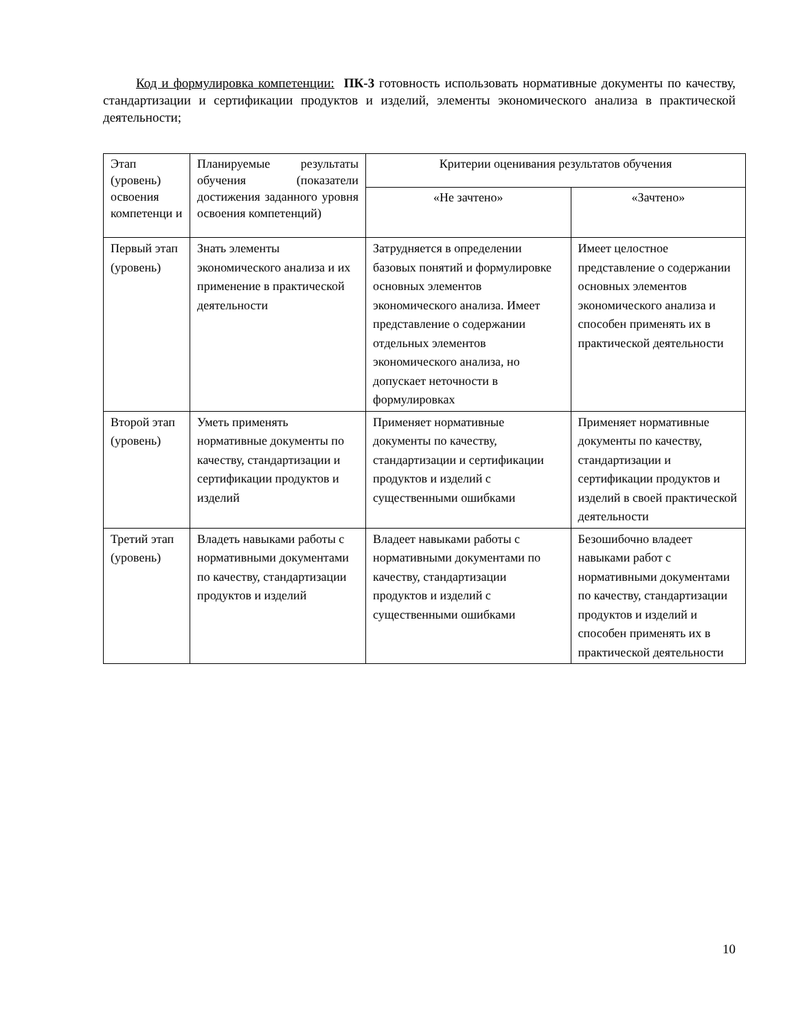Код и формулировка компетенции: ПК-3 готовность использовать нормативные документы по качеству, стандартизации и сертификации продуктов и изделий, элементы экономического анализа в практической деятельности;
| Этап (уровень) освоения компетенци и | Планируемые результаты обучения (показатели достижения заданного уровня освоения компетенций) | Критерии оценивания результатов обучения | |
| --- | --- | --- | --- |
| | | «Не зачтено» | «Зачтено» |
| Первый этап (уровень) | Знать элементы экономического анализа и их применение в практической деятельности | Затрудняется в определении базовых понятий и формулировке основных элементов экономического анализа. Имеет представление о содержании отдельных элементов экономического анализа, но допускает неточности в формулировках | Имеет целостное представление о содержании основных элементов экономического анализа и способен применять их в практической деятельности |
| Второй этап (уровень) | Уметь применять нормативные документы по качеству, стандартизации и сертификации продуктов и изделий | Применяет нормативные документы по качеству, стандартизации и сертификации продуктов и изделий с существенными ошибками | Применяет нормативные документы по качеству, стандартизации и сертификации продуктов и изделий в своей практической деятельности |
| Третий этап (уровень) | Владеть навыками работы с нормативными документами по качеству, стандартизации продуктов и изделий | Владеет навыками работы с нормативными документами по качеству, стандартизации продуктов и изделий с существенными ошибками | Безошибочно владеет навыками работ с нормативными документами по качеству, стандартизации продуктов и изделий и способен применять их в практической деятельности |
10